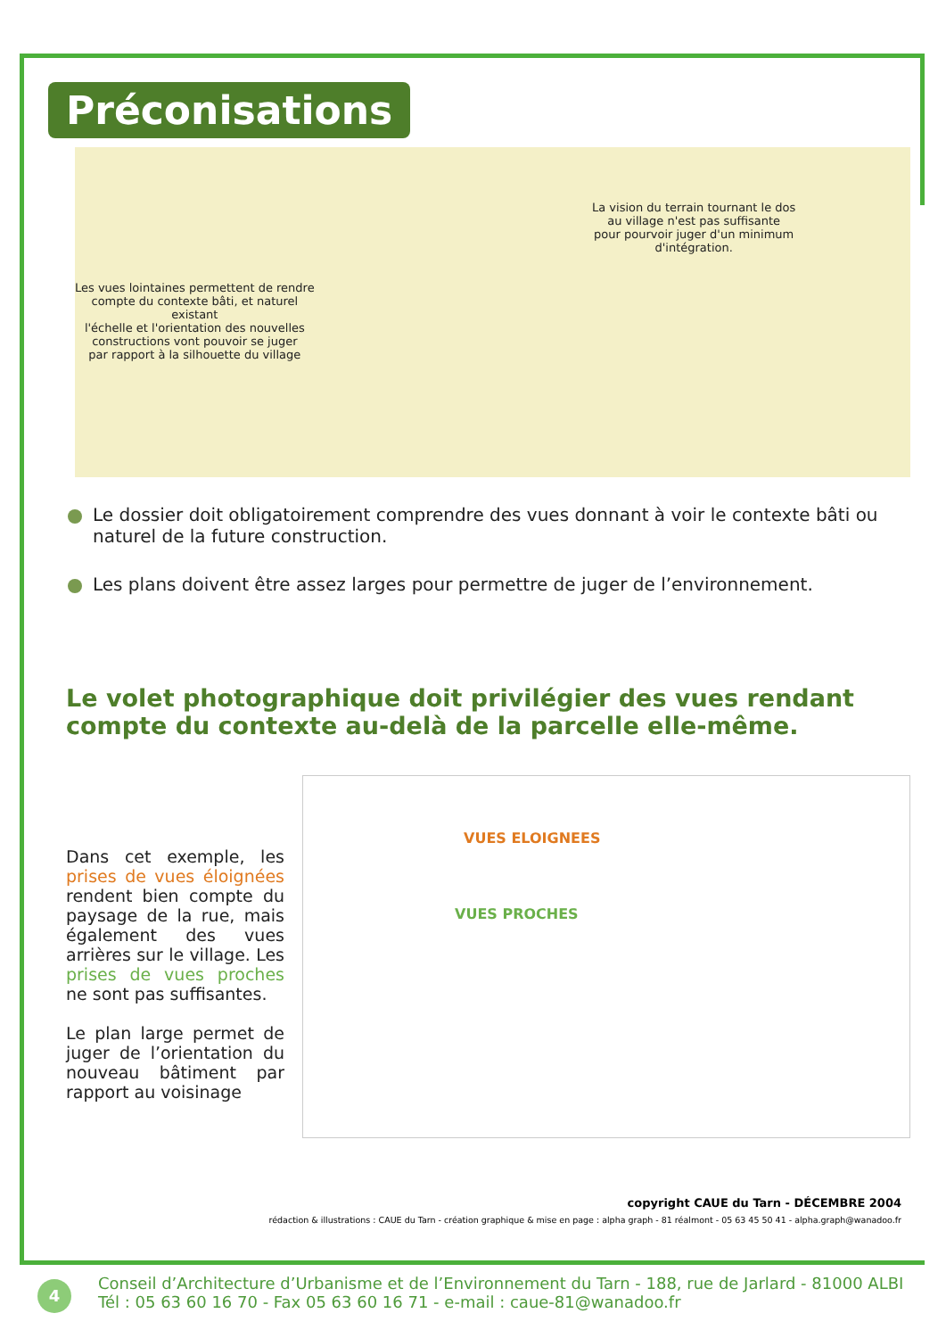Préconisations
La vision du terrain tournant le dos
au village n'est pas suffisante
pour pourvoir juger d'un minimum
d'intégration.
Les vues lointaines permettent de rendre
compte du contexte bâti, et naturel
existant
l'échelle et l'orientation des nouvelles
constructions vont pouvoir se juger
par rapport à la silhouette du village
Le dossier doit obligatoirement comprendre des vues donnant à voir le contexte bâti ou naturel de la future construction.
Les plans doivent être assez larges pour permettre de juger de l’environnement.
Le volet photographique doit privilégier des vues rendant compte du contexte au-delà de la parcelle elle-même.
Dans cet exemple, les prises de vues éloignées rendent bien compte du paysage de la rue, mais également des vues arrières sur le village. Les prises de vues proches ne sont pas suffisantes.
Le plan large permet de juger de l’orientation du nouveau bâtiment par rapport au voisinage
VUES ELOIGNEES
VUES PROCHES
copyright CAUE du Tarn - DÉCEMBRE 2004
rédaction & illustrations : CAUE du Tarn - création graphique & mise en page : alpha graph - 81 réalmont - 05 63 45 50 41 - alpha.graph@wanadoo.fr
4
Conseil d’Architecture d’Urbanisme et de l’Environnement du Tarn - 188, rue de Jarlard - 81000 ALBI
Tél : 05 63 60 16 70 - Fax 05 63 60 16 71 - e-mail : caue-81@wanadoo.fr